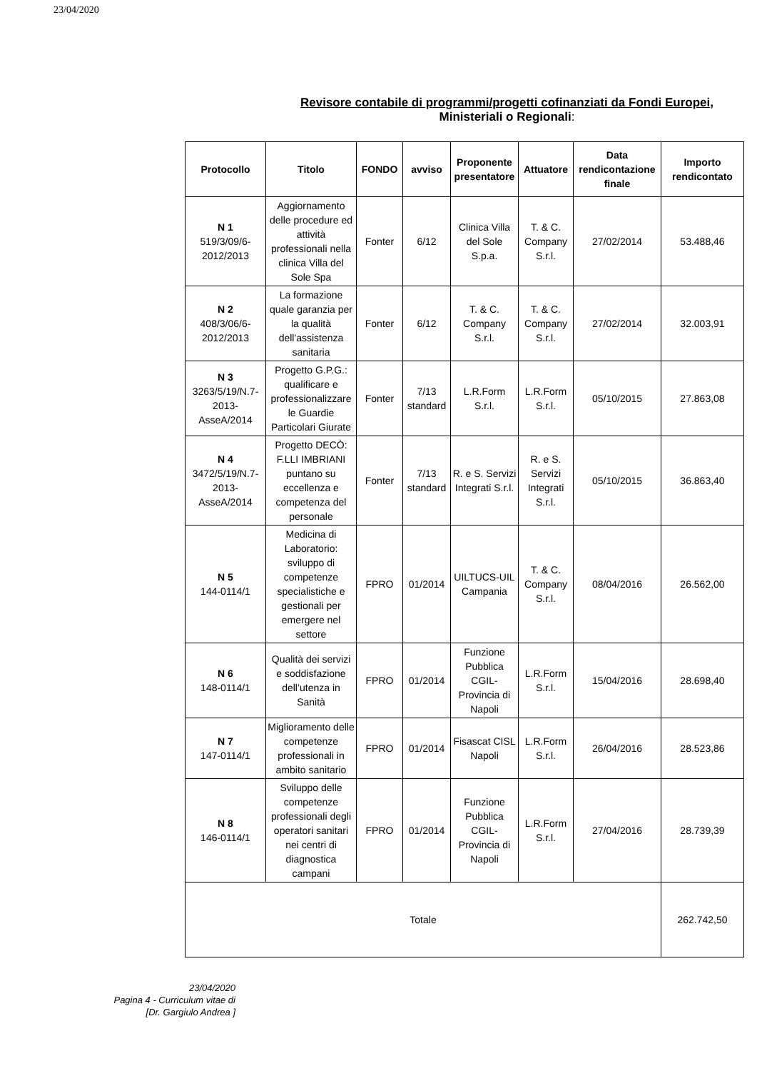23/04/2020
Revisore contabile di programmi/progetti cofinanziati da Fondi Europei,
Ministeriali o Regionali:
| Protocollo | Titolo | FONDO | avviso | Proponente presentatore | Attuatore | Data rendicontazione finale | Importo rendicontato |
| --- | --- | --- | --- | --- | --- | --- | --- |
| N 1 519/3/09/6-2012/2013 | Aggiornamento delle procedure ed attività professionali nella clinica Villa del Sole Spa | Fonter | 6/12 | Clinica Villa del Sole S.p.a. | T. & C. Company S.r.l. | 27/02/2014 | 53.488,46 |
| N 2 408/3/06/6-2012/2013 | La formazione quale garanzia per la qualità dell'assistenza sanitaria | Fonter | 6/12 | T. & C. Company S.r.l. | T. & C. Company S.r.l. | 27/02/2014 | 32.003,91 |
| N 3 3263/5/19/N.7-2013-AsseA/2014 | Progetto G.P.G.: qualificare e professionalizzare le Guardie Particolari Giurate | Fonter | 7/13 standard | L.R.Form S.r.l. | L.R.Form S.r.l. | 05/10/2015 | 27.863,08 |
| N 4 3472/5/19/N.7-2013-AsseA/2014 | Progetto DECÒ: F.LLI IMBRIANI puntano su eccellenza e competenza del personale | Fonter | 7/13 standard | R. e S. Servizi Integrati S.r.l. | R. e S. Servizi Integrati S.r.l. | 05/10/2015 | 36.863,40 |
| N 5 144-0114/1 | Medicina di Laboratorio: sviluppo di competenze specialistiche e gestionali per emergere nel settore | FPRO | 01/2014 | UILTUCS-UIL Campania | T. & C. Company S.r.l. | 08/04/2016 | 26.562,00 |
| N 6 148-0114/1 | Qualità dei servizi e soddisfazione dell’utenza in Sanità | FPRO | 01/2014 | Funzione Pubblica CGIL-Provincia di Napoli | L.R.Form S.r.l. | 15/04/2016 | 28.698,40 |
| N 7 147-0114/1 | Miglioramento delle competenze professionali in ambito sanitario | FPRO | 01/2014 | Fisascat CISL Napoli | L.R.Form S.r.l. | 26/04/2016 | 28.523,86 |
| N 8 146-0114/1 | Sviluppo delle competenze professionali degli operatori sanitari nei centri di diagnostica campani | FPRO | 01/2014 | Funzione Pubblica CGIL-Provincia di Napoli | L.R.Form S.r.l. | 27/04/2016 | 28.739,39 |
| Totale | | | | | | | 262.742,50 |
23/04/2020
Pagina 4 - Curriculum vitae di
[Dr. Gargiulo Andrea ]